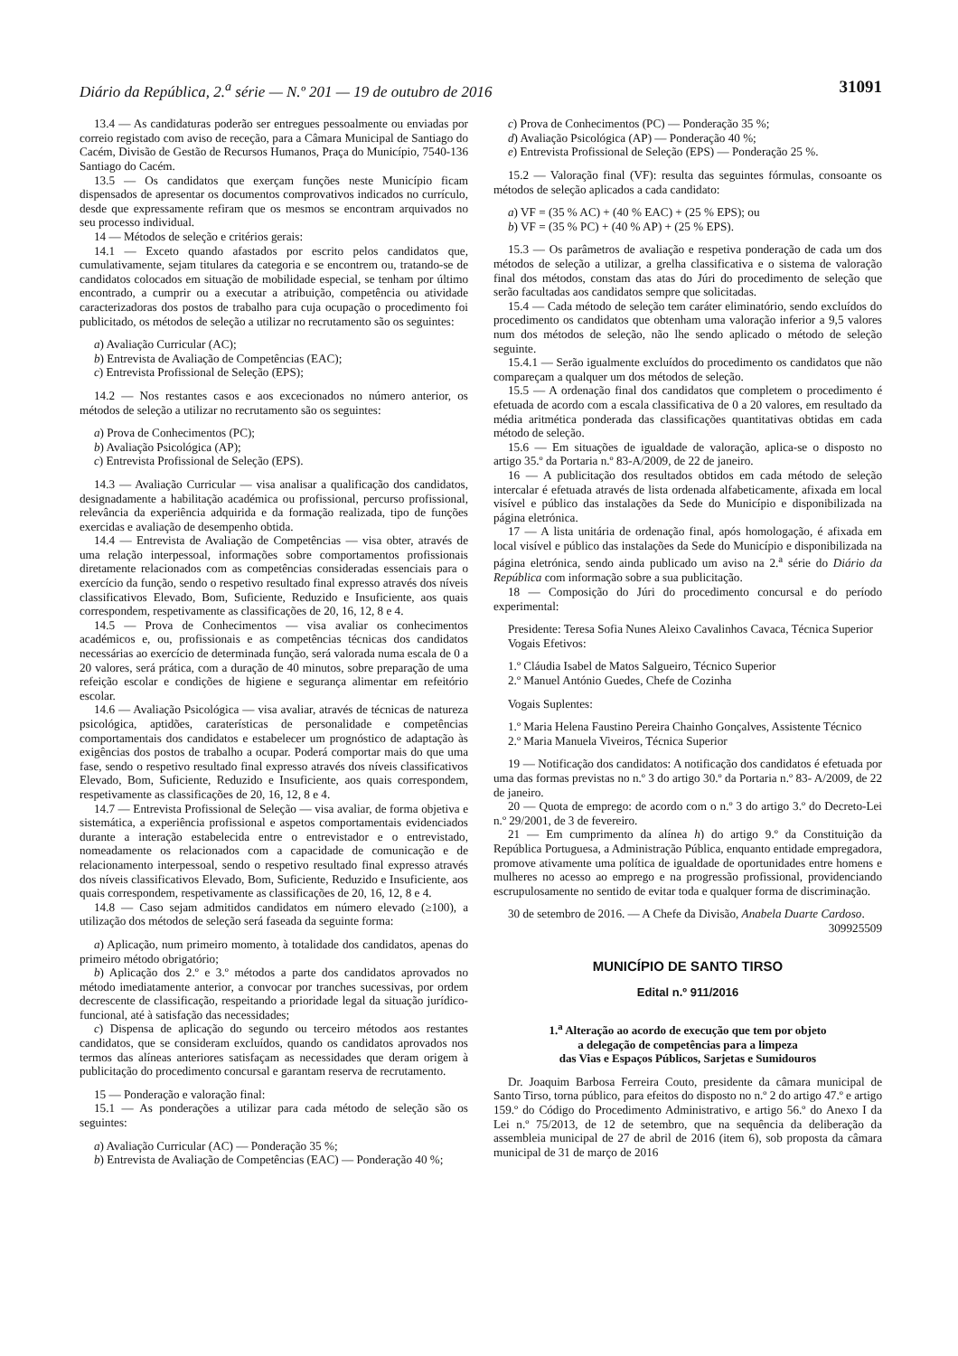Diário da República, 2.<sup>a</sup> série — N.º 201 — 19 de outubro de 2016 31091
13.4 — As candidaturas poderão ser entregues pessoalmente ou enviadas por correio registado com aviso de receção, para a Câmara Municipal de Santiago do Cacém, Divisão de Gestão de Recursos Humanos, Praça do Município, 7540-136 Santiago do Cacém.
13.5 — Os candidatos que exerçam funções neste Município ficam dispensados de apresentar os documentos comprovativos indicados no currículo, desde que expressamente refiram que os mesmos se encontram arquivados no seu processo individual.
14 — Métodos de seleção e critérios gerais:
14.1 — Exceto quando afastados por escrito pelos candidatos que, cumulativamente, sejam titulares da categoria e se encontrem ou, tratando-se de candidatos colocados em situação de mobilidade especial, se tenham por último encontrado, a cumprir ou a executar a atribuição, competência ou atividade caracterizadoras dos postos de trabalho para cuja ocupação o procedimento foi publicitado, os métodos de seleção a utilizar no recrutamento são os seguintes:
a) Avaliação Curricular (AC);
b) Entrevista de Avaliação de Competências (EAC);
c) Entrevista Profissional de Seleção (EPS);
14.2 — Nos restantes casos e aos excecionados no número anterior, os métodos de seleção a utilizar no recrutamento são os seguintes:
a) Prova de Conhecimentos (PC);
b) Avaliação Psicológica (AP);
c) Entrevista Profissional de Seleção (EPS).
14.3 — Avaliação Curricular — visa analisar a qualificação dos candidatos, designadamente a habilitação académica ou profissional, percurso profissional, relevância da experiência adquirida e da formação realizada, tipo de funções exercidas e avaliação de desempenho obtida.
14.4 — Entrevista de Avaliação de Competências — visa obter, através de uma relação interpessoal, informações sobre comportamentos profissionais diretamente relacionados com as competências consideradas essenciais para o exercício da função, sendo o respetivo resultado final expresso através dos níveis classificativos Elevado, Bom, Suficiente, Reduzido e Insuficiente, aos quais correspondem, respetivamente as classificações de 20, 16, 12, 8 e 4.
14.5 — Prova de Conhecimentos — visa avaliar os conhecimentos académicos e, ou, profissionais e as competências técnicas dos candidatos necessárias ao exercício de determinada função, será valorada numa escala de 0 a 20 valores, será prática, com a duração de 40 minutos, sobre preparação de uma refeição escolar e condições de higiene e segurança alimentar em refeitório escolar.
14.6 — Avaliação Psicológica — visa avaliar, através de técnicas de natureza psicológica, aptidões, caraterísticas de personalidade e competências comportamentais dos candidatos e estabelecer um prognóstico de adaptação às exigências dos postos de trabalho a ocupar. Poderá comportar mais do que uma fase, sendo o respetivo resultado final expresso através dos níveis classificativos Elevado, Bom, Suficiente, Reduzido e Insuficiente, aos quais correspondem, respetivamente as classificações de 20, 16, 12, 8 e 4.
14.7 — Entrevista Profissional de Seleção — visa avaliar, de forma objetiva e sistemática, a experiência profissional e aspetos comportamentais evidenciados durante a interação estabelecida entre o entrevistador e o entrevistado, nomeadamente os relacionados com a capacidade de comunicação e de relacionamento interpessoal, sendo o respetivo resultado final expresso através dos níveis classificativos Elevado, Bom, Suficiente, Reduzido e Insuficiente, aos quais correspondem, respetivamente as classificações de 20, 16, 12, 8 e 4.
14.8 — Caso sejam admitidos candidatos em número elevado (≥100), a utilização dos métodos de seleção será faseada da seguinte forma:
a) Aplicação, num primeiro momento, à totalidade dos candidatos, apenas do primeiro método obrigatório;
b) Aplicação dos 2.º e 3.º métodos a parte dos candidatos aprovados no método imediatamente anterior, a convocar por tranches sucessivas, por ordem decrescente de classificação, respeitando a prioridade legal da situação jurídico-funcional, até à satisfação das necessidades;
c) Dispensa de aplicação do segundo ou terceiro métodos aos restantes candidatos, que se consideram excluídos, quando os candidatos aprovados nos termos das alíneas anteriores satisfaçam as necessidades que deram origem à publicitação do procedimento concursal e garantam reserva de recrutamento.
15 — Ponderação e valoração final:
15.1 — As ponderações a utilizar para cada método de seleção são os seguintes:
a) Avaliação Curricular (AC) — Ponderação 35 %;
b) Entrevista de Avaliação de Competências (EAC) — Ponderação 40 %;
c) Prova de Conhecimentos (PC) — Ponderação 35 %;
d) Avaliação Psicológica (AP) — Ponderação 40 %;
e) Entrevista Profissional de Seleção (EPS) — Ponderação 25 %.
15.2 — Valoração final (VF): resulta das seguintes fórmulas, consoante os métodos de seleção aplicados a cada candidato:
a) VF = (35 % AC) + (40 % EAC) + (25 % EPS); ou
b) VF = (35 % PC) + (40 % AP) + (25 % EPS).
15.3 — Os parâmetros de avaliação e respetiva ponderação de cada um dos métodos de seleção a utilizar, a grelha classificativa e o sistema de valoração final dos métodos, constam das atas do Júri do procedimento de seleção que serão facultadas aos candidatos sempre que solicitadas.
15.4 — Cada método de seleção tem caráter eliminatório, sendo excluídos do procedimento os candidatos que obtenham uma valoração inferior a 9,5 valores num dos métodos de seleção, não lhe sendo aplicado o método de seleção seguinte.
15.4.1 — Serão igualmente excluídos do procedimento os candidatos que não compareçam a qualquer um dos métodos de seleção.
15.5 — A ordenação final dos candidatos que completem o procedimento é efetuada de acordo com a escala classificativa de 0 a 20 valores, em resultado da média aritmética ponderada das classificações quantitativas obtidas em cada método de seleção.
15.6 — Em situações de igualdade de valoração, aplica-se o disposto no artigo 35.º da Portaria n.º 83-A/2009, de 22 de janeiro.
16 — A publicitação dos resultados obtidos em cada método de seleção intercalar é efetuada através de lista ordenada alfabeticamente, afixada em local visível e público das instalações da Sede do Município e disponibilizada na página eletrónica.
17 — A lista unitária de ordenação final, após homologação, é afixada em local visível e público das instalações da Sede do Município e disponibilizada na página eletrónica, sendo ainda publicado um aviso na 2.<sup>a</sup> série do Diário da República com informação sobre a sua publicitação.
18 — Composição do Júri do procedimento concursal e do período experimental:
Presidente: Teresa Sofia Nunes Aleixo Cavalinhos Cavaca, Técnica Superior
Vogais Efetivos:
1.º Cláudia Isabel de Matos Salgueiro, Técnico Superior
2.º Manuel António Guedes, Chefe de Cozinha
Vogais Suplentes:
1.º Maria Helena Faustino Pereira Chainho Gonçalves, Assistente Técnico
2.º Maria Manuela Viveiros, Técnica Superior
19 — Notificação dos candidatos: A notificação dos candidatos é efetuada por uma das formas previstas no n.º 3 do artigo 30.º da Portaria n.º 83- A/2009, de 22 de janeiro.
20 — Quota de emprego: de acordo com o n.º 3 do artigo 3.º do Decreto-Lei n.º 29/2001, de 3 de fevereiro.
21 — Em cumprimento da alínea h) do artigo 9.º da Constituição da República Portuguesa, a Administração Pública, enquanto entidade empregadora, promove ativamente uma política de igualdade de oportunidades entre homens e mulheres no acesso ao emprego e na progressão profissional, providenciando escrupulosamente no sentido de evitar toda e qualquer forma de discriminação.
30 de setembro de 2016. — A Chefe da Divisão, Anabela Duarte Cardoso.
309925509
MUNICÍPIO DE SANTO TIRSO
Edital n.º 911/2016
1.<sup>a</sup> Alteração ao acordo de execução que tem por objeto
a delegação de competências para a limpeza
das Vias e Espaços Públicos, Sarjetas e Sumidouros
Dr. Joaquim Barbosa Ferreira Couto, presidente da câmara municipal de Santo Tirso, torna público, para efeitos do disposto no n.º 2 do artigo 47.º e artigo 159.º do Código do Procedimento Administrativo, e artigo 56.º do Anexo I da Lei n.º 75/2013, de 12 de setembro, que na sequência da deliberação da assembleia municipal de 27 de abril de 2016 (item 6), sob proposta da câmara municipal de 31 de março de 2016